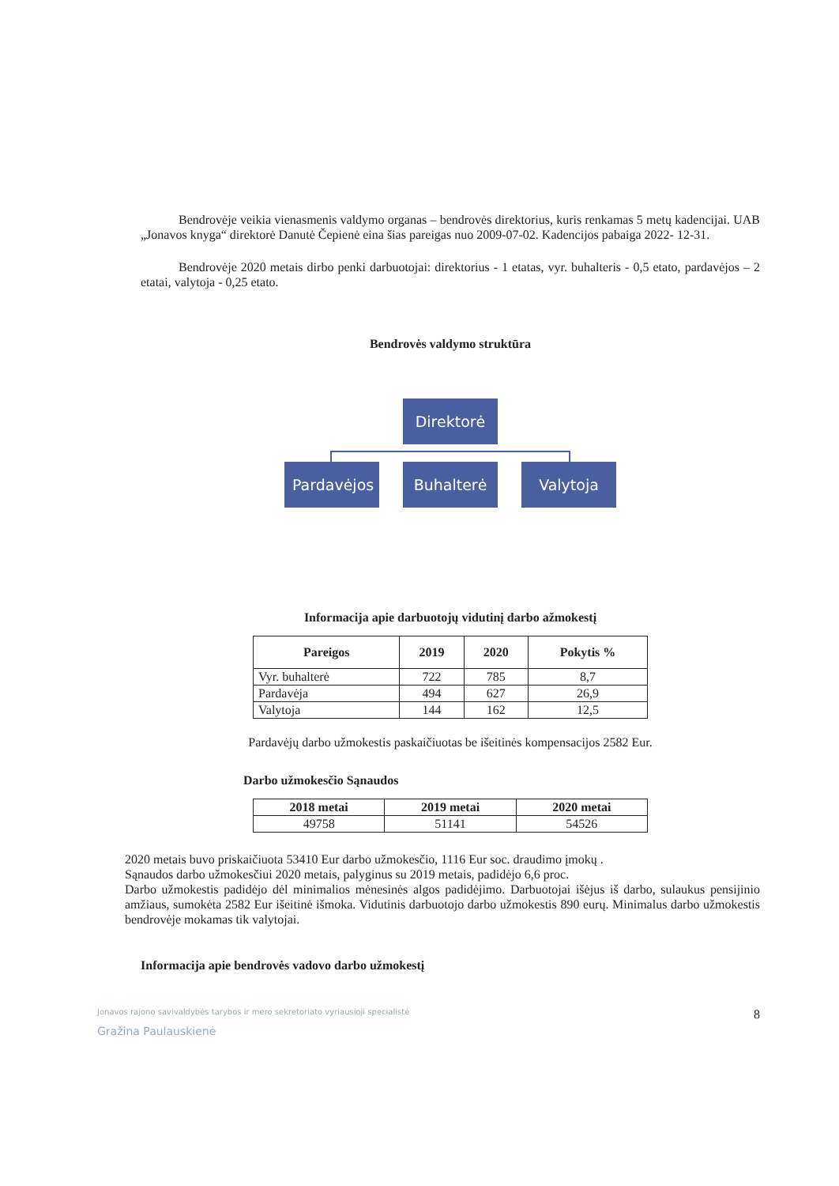Bendrovėje veikia vienasmenis valdymo organas – bendrovės direktorius, kuris renkamas 5 metų kadencijai. UAB „Jonavos knyga“ direktorė Danutė Čepienė eina šias pareigas nuo 2009-07-02. Kadencijos pabaiga 2022- 12-31.
Bendrovėje 2020 metais dirbo penki darbuotojai: direktorius - 1 etatas, vyr. buhalteris - 0,5 etato, pardavėjos – 2 etatai, valytoja - 0,25 etato.
Bendrovės valdymo struktūra
Direktorė
Pardavėjos
Buhalterė
Valytoja
Informacija apie darbuotojų vidutinį darbo ažmokestį
| Pareigos | 2019 | 2020 | Pokytis % |
| --- | --- | --- | --- |
| Vyr. buhalterė | 722 | 785 | 8,7 |
| Pardavėja | 494 | 627 | 26,9 |
| Valytoja | 144 | 162 | 12,5 |
Pardavėjų darbo užmokestis paskaičiuotas be išeitinės kompensacijos 2582 Eur.
Darbo užmokesčio Sąnaudos
| 2018 metai | 2019 metai | 2020 metai |
| --- | --- | --- |
| 49758 | 51141 | 54526 |
2020 metais buvo priskaičiuota 53410 Eur darbo užmokesčio, 1116 Eur soc. draudimo įmokų .
Sąnaudos darbo užmokesčiui 2020 metais, palyginus su 2019 metais, padidėjo 6,6 proc.
Darbo užmokestis padidėjo dėl minimalios mėnesinės algos padidėjimo. Darbuotojai išėjus iš darbo, sulaukus pensijinio amžiaus, sumokėta 2582 Eur išeitinė išmoka. Vidutinis darbuotojo darbo užmokestis 890 eurų. Minimalus darbo užmokestis bendrovėje mokamas tik valytojai.
Informacija apie bendrovės vadovo darbo užmokestį
Jonavos rajono savivaldybės tarybos ir mero sekretoriato vyriausioji specialistė
Gražina Paulauskienė
8